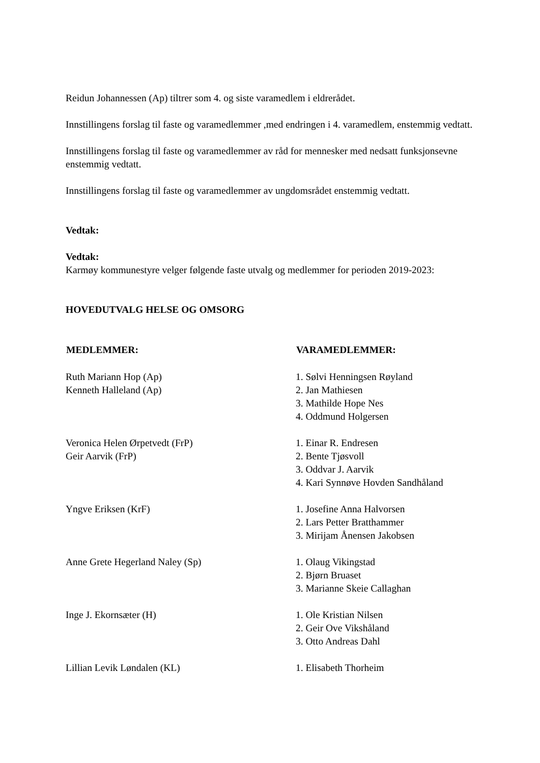Reidun Johannessen (Ap) tiltrer som 4. og siste varamedlem i eldrerådet.
Innstillingens forslag til faste og varamedlemmer ,med endringen i 4. varamedlem, enstemmig vedtatt.
Innstillingens forslag til faste og varamedlemmer av råd for mennesker med nedsatt funksjonsevne enstemmig vedtatt.
Innstillingens forslag til faste og varamedlemmer av ungdomsrådet enstemmig vedtatt.
Vedtak:
Vedtak:
Karmøy kommunestyre velger følgende faste utvalg og medlemmer for perioden 2019-2023:
HOVEDUTVALG HELSE OG OMSORG
| MEDLEMMER: | VARAMEDLEMMER: |
| --- | --- |
| Ruth Mariann Hop (Ap) Kenneth Halleland (Ap) | 1. Sølvi Henningsen Røyland 2. Jan Mathiesen 3. Mathilde Hope Nes 4. Oddmund Holgersen |
| Veronica Helen Ørpetvedt (FrP) Geir Aarvik (FrP) | 1. Einar R. Endresen 2. Bente Tjøsvoll 3. Oddvar J. Aarvik 4. Kari Synnøve Hovden Sandhåland |
| Yngve Eriksen (KrF) | 1. Josefine Anna Halvorsen 2. Lars Petter Bratthammer 3. Mirijam Ånensen Jakobsen |
| Anne Grete Hegerland Naley (Sp) | 1. Olaug Vikingstad 2. Bjørn Bruaset 3. Marianne Skeie Callaghan |
| Inge J. Ekornsæter (H) | 1. Ole Kristian Nilsen 2. Geir Ove Vikshåland 3. Otto Andreas Dahl |
| Lillian Levik Løndalen (KL) | 1. Elisabeth Thorheim |